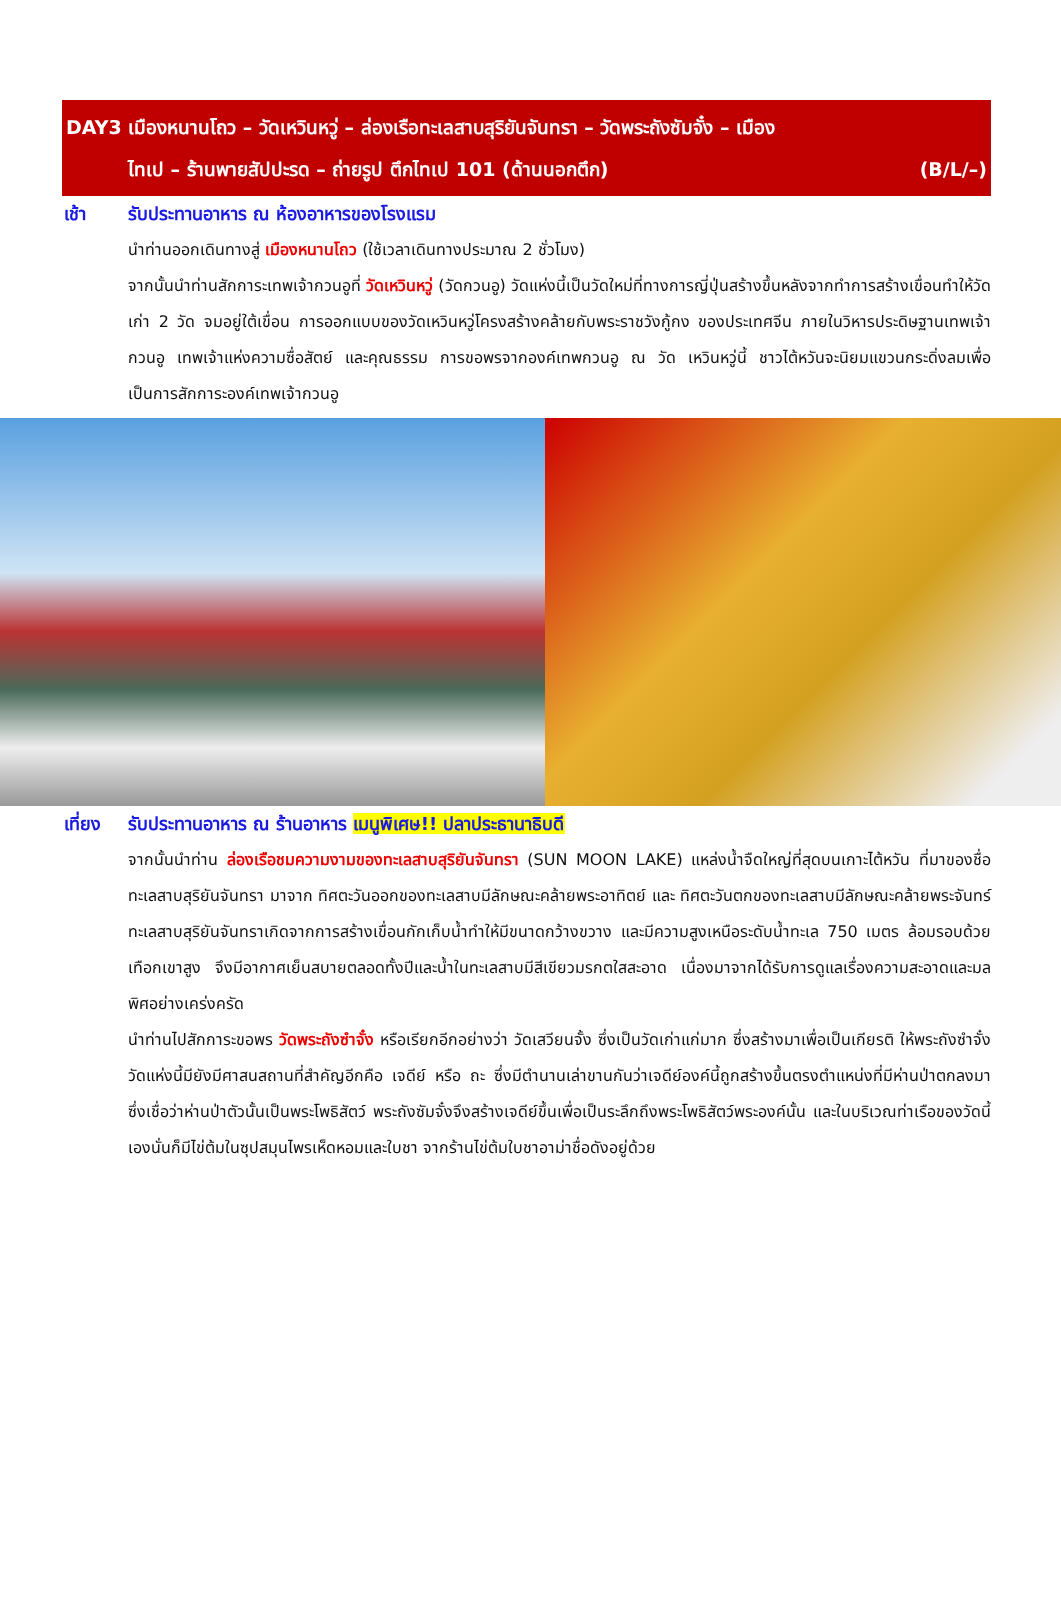DAY3 เมืองหนานโถว – วัดเหวินหวู่ – ล่องเรือทะเลสาบสุริยันจันทรา – วัดพระถังซัมจั๋ง – เมือง
ไทเป – ร้านพายสัปปะรด – ถ่ายรูป ตึกไทเป 101 (ด้านนอกตึก) (B/L/–)
เช้า รับประทานอาหาร ณ ห้องอาหารของโรงแรม
นำท่านออกเดินทางสู่ เมืองหนานโถว (ใช้เวลาเดินทางประมาณ 2 ชั่วโมง)
จากนั้นนำท่านสักการะเทพเจ้ากวนอูที่ วัดเหวินหวู่ (วัดกวนอู) วัดแห่งนี้เป็นวัดใหม่ที่ทางการญี่ปุ่นสร้างขึ้นหลังจากทำการสร้างเขื่อนทำให้วัดเก่า 2 วัด จมอยู่ใต้เขื่อน การออกแบบของวัดเหวินหวู่โครงสร้างคล้ายกับพระราชวังกู้กง ของประเทศจีน ภายในวิหารประดิษฐานเทพเจ้ากวนอู เทพเจ้าแห่งความซื่อสัตย์ และคุณธรรม การขอพรจากองค์เทพกวนอู ณ วัด เหวินหวู่นี้ ชาวไต้หวันจะนิยมแขวนกระดิ่งลมเพื่อเป็นการสักการะองค์เทพเจ้ากวนอู
เที่ยง
รับประทานอาหาร ณ ร้านอาหาร เมนูพิเศษ!! ปลาประธานาธิบดี
จากนั้นนำท่าน ล่องเรือชมความงามของทะเลสาบสุริยันจันทรา (SUN MOON LAKE) แหล่งน้ำจืดใหญ่ที่สุดบนเกาะไต้หวัน ที่มาของชื่อทะเลสาบสุริยันจันทรา มาจาก ทิศตะวันออกของทะเลสาบมีลักษณะคล้ายพระอาทิตย์ และ ทิศตะวันตกของทะเลสาบมีลักษณะคล้ายพระจันทร์ ทะเลสาบสุริยันจันทราเกิดจากการสร้างเขื่อนกักเก็บน้ำทำให้มีขนาดกว้างขวาง และมีความสูงเหนือระดับน้ำทะเล 750 เมตร ล้อมรอบด้วยเทือกเขาสูง จึงมีอากาศเย็นสบายตลอดทั้งปีและน้ำในทะเลสาบมีสีเขียวมรกตใสสะอาด เนื่องมาจากได้รับการดูแลเรื่องความสะอาดและมลพิศอย่างเคร่งครัด
นำท่านไปสักการะขอพร วัดพระถังซำจั๋ง หรือเรียกอีกอย่างว่า วัดเสวียนจั้ง ซึ่งเป็นวัดเก่าแก่มาก ซึ่งสร้างมาเพื่อเป็นเกียรติ ให้พระถังซำจั๋ง วัดแห่งนี้มียังมีศาสนสถานที่สำคัญอีกคือ เจดีย์ หรือ ถะ ซึ่งมีตำนานเล่าขานกันว่าเจดีย์องค์นี้ถูกสร้างขึ้นตรงตำแหน่งที่มีห่านป่าตกลงมา ซึ่งเชื่อว่าห่านป่าตัวนั้นเป็นพระโพธิสัตว์ พระถังซัมจั๋งจึงสร้างเจดีย์ขึ้นเพื่อเป็นระลึกถึงพระโพธิสัตว์พระองค์นั้น และในบริเวณท่าเรือของวัดนี้เองนั่นก็มีไข่ต้มในซุปสมุนไพรเห็ดหอมและใบชา จากร้านไข่ต้มใบชาอาม่าชื่อดังอยู่ด้วย